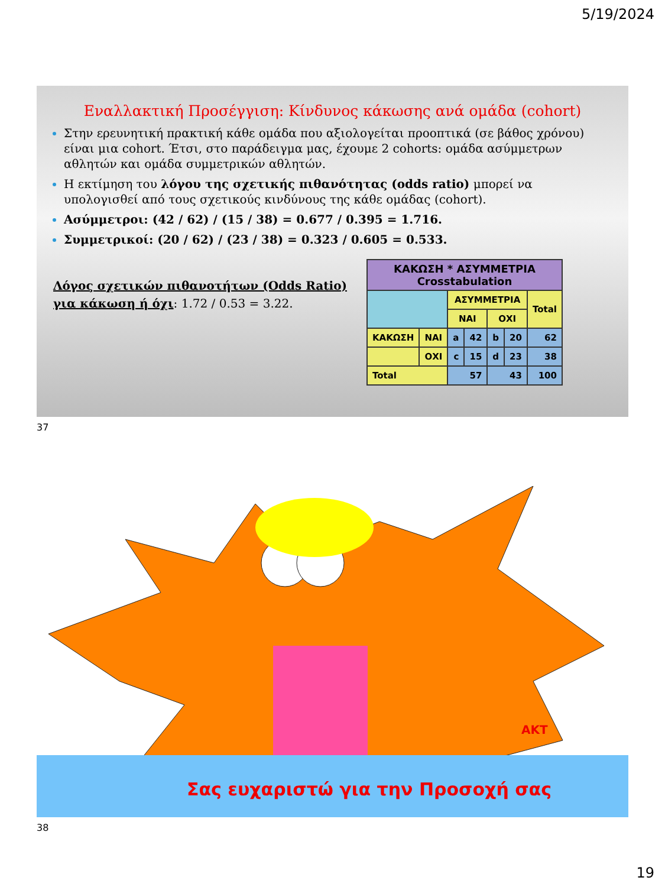5/19/2024
Εναλλακτική Προσέγγιση: Κίνδυνος κάκωσης ανά ομάδα (cohort)
Στην ερευνητική πρακτική κάθε ομάδα που αξιολογείται προοπτικά (σε βάθος χρόνου) είναι μια cohort. Έτσι, στο παράδειγμα μας, έχουμε 2 cohorts: ομάδα ασύμμετρων αθλητών και ομάδα συμμετρικών αθλητών.
Η εκτίμηση του λόγου της σχετικής πιθανότητας (odds ratio) μπορεί να υπολογισθεί από τους σχετικούς κινδύνους της κάθε ομάδας (cohort).
Ασύμμετροι: (42 / 62) / (15 / 38) = 0.677 / 0.395 = 1.716.
Συμμετρικοί: (20 / 62) / (23 / 38) = 0.323 / 0.605 = 0.533.
Λόγος σχετικών πιθανοτήτων (Odds Ratio) για κάκωση ή όχι: 1.72 / 0.53 = 3.22.
| ΚΑΚΩΣΗ * ΑΣΥΜΜΕΤΡΙΑ Crosstabulation | | | | | | |
| --- | --- | --- | --- | --- | --- | --- |
| | | ΑΣΥΜΜΕΤΡΙΑ | | | | Total |
| | | ΝΑΙ | | ΟΧΙ | | |
| ΚΑΚΩΣΗ | ΝΑΙ | a | 42 | b | 20 | 62 |
| | ΟΧΙ | c | 15 | d | 23 | 38 |
| Total | | 57 | | 43 | | 100 |
37
AKT
Σας ευχαριστώ για την Προσοχή σας
38
19